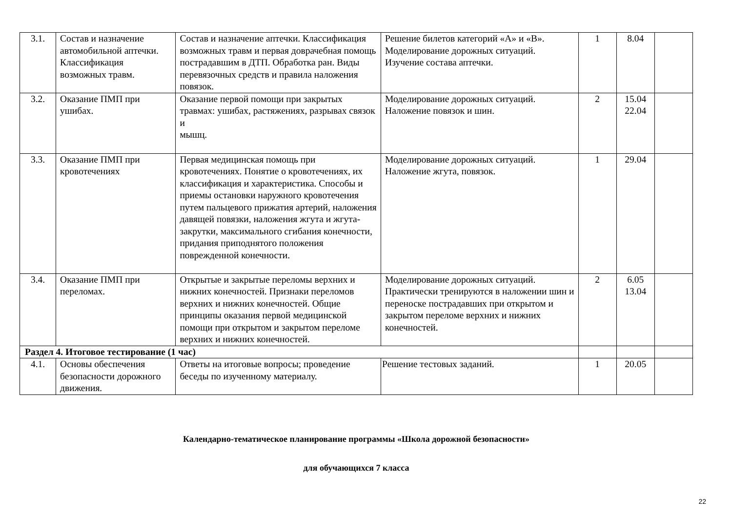| 3.1. | Состав и назначение автомобильной аптечки. Классификация возможных травм. | Состав и назначение аптечки. Классификация возможных травм и первая доврачебная помощь пострадавшим в ДТП. Обработка ран. Виды перевязочных средств и правила наложения повязок. | Решение билетов категорий «А» и «В». Моделирование дорожных ситуаций. Изучение состава аптечки. | 1 | 8.04 | |
| 3.2. | Оказание ПМП при ушибах. | Оказание первой помощи при закрытых травмах: ушибах, растяжениях, разрывах связок и мышц. | Моделирование дорожных ситуаций. Наложение повязок и шин. | 2 | 15.04 22.04 | |
| 3.3. | Оказание ПМП при кровотечениях | Первая медицинская помощь при кровотечениях. Понятие о кровотечениях, их классификация и характеристика. Способы и приемы остановки наружного кровотечения путем пальцевого прижатия артерий, наложения давящей повязки, наложения жгута и жгута-закрутки, максимального сгибания конечности, придания приподнятого положения поврежденной конечности. | Моделирование дорожных ситуаций. Наложение жгута, повязок. | 1 | 29.04 | |
| 3.4. | Оказание ПМП при переломах. | Открытые и закрытые переломы верхних и нижних конечностей. Признаки переломов верхних и нижних конечностей. Общие принципы оказания первой медицинской помощи при открытом и закрытом переломе верхних и нижних конечностей. | Моделирование дорожных ситуаций. Практически тренируются в наложении шин и переноске пострадавших при открытом и закрытом переломе верхних и нижних конечностей. | 2 | 6.05 13.04 | |
| Раздел 4. Итоговое тестирование (1 час) | | | | | | |
| 4.1. | Основы обеспечения безопасности дорожного движения. | Ответы на итоговые вопросы; проведение беседы по изученному материалу. | Решение тестовых заданий. | 1 | 20.05 | |
Календарно-тематическое планирование программы «Школа дорожной безопасности»
для обучающихся 7 класса
22